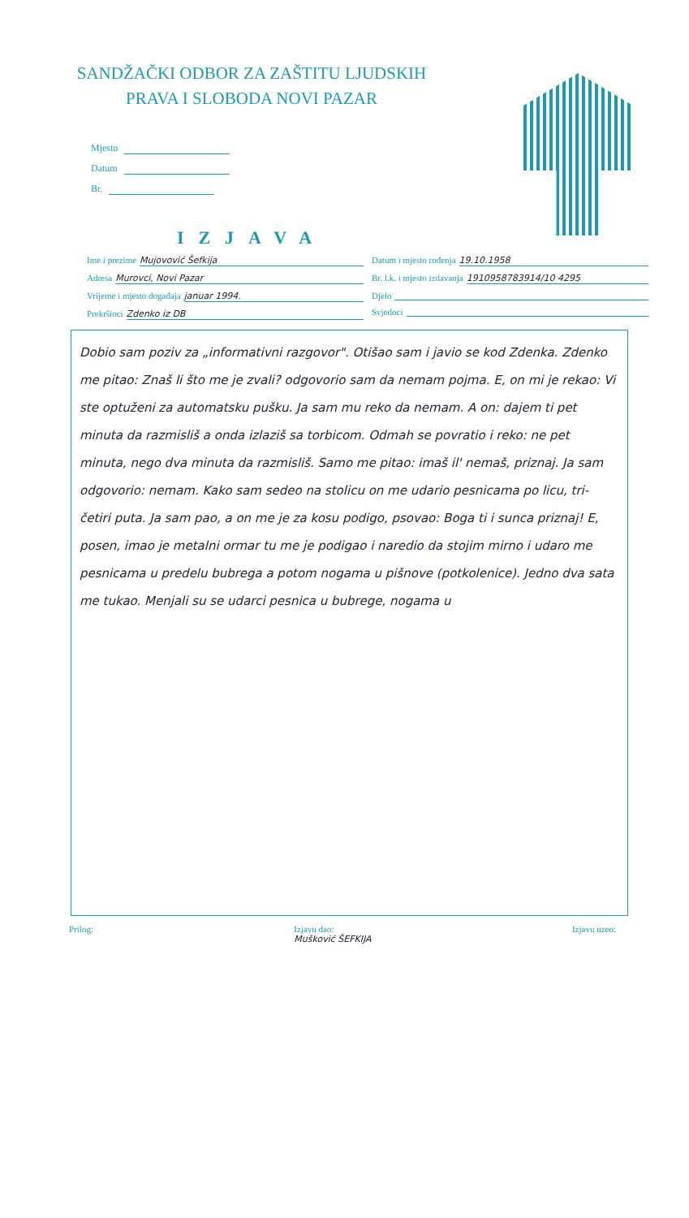SANDŽAČKI ODBOR ZA ZAŠTITU LJUDSKIH
PRAVA I SLOBODA NOVI PAZAR
Mjesto
Datum
Br.
IZJAVA
Ime i prezime Mujovović Šefkija
Adresa Murovci, Novi Pazar
Vrijeme i mjesto događaja januar 1994.
Prekršioci Zdenko iz DB
Datum i mjesto rođenja 19.10.1958
Br. l.k. i mjesto izdavanja 1910958783914/10 4295
Djelo
Svjedoci
Dobio sam poziv za „informativni razgovor". Otišao sam i javio se kod Zdenka. Zdenko me pitao: Znaš li što me je zvali? odgovorio sam da nemam pojma. E, on mi je rekao: Vi ste optuženi za automatsku pušku. Ja sam mu reko da nemam. A on: dajem ti pet minuta da razmisliš a onda izlaziš sa torbicom. Odmah se povratio i reko: ne pet minuta, nego dva minuta da razmisliš. Samo me pitao: imaš il' nemaš, priznaj. Ja sam odgovorio: nemam. Kako sam sedeo na stolicu on me udario pesnicama po licu, tri-četiri puta. Ja sam pao, a on me je za kosu podigo, psovao: Boga ti i sunca priznaj! E, posen, imao je metalni ormar tu me je podigao i naredio da stojim mirno i udaro me pesnicama u predelu bubrega a potom nogama u pišnove (potkolenice). Jedno dva sata me tukao. Menjali su se udarci pesnica u bubrege, nogama u
Prilog: Izjavu dao:
Mušković ŠEFKIJA
Izjavu uzeo: